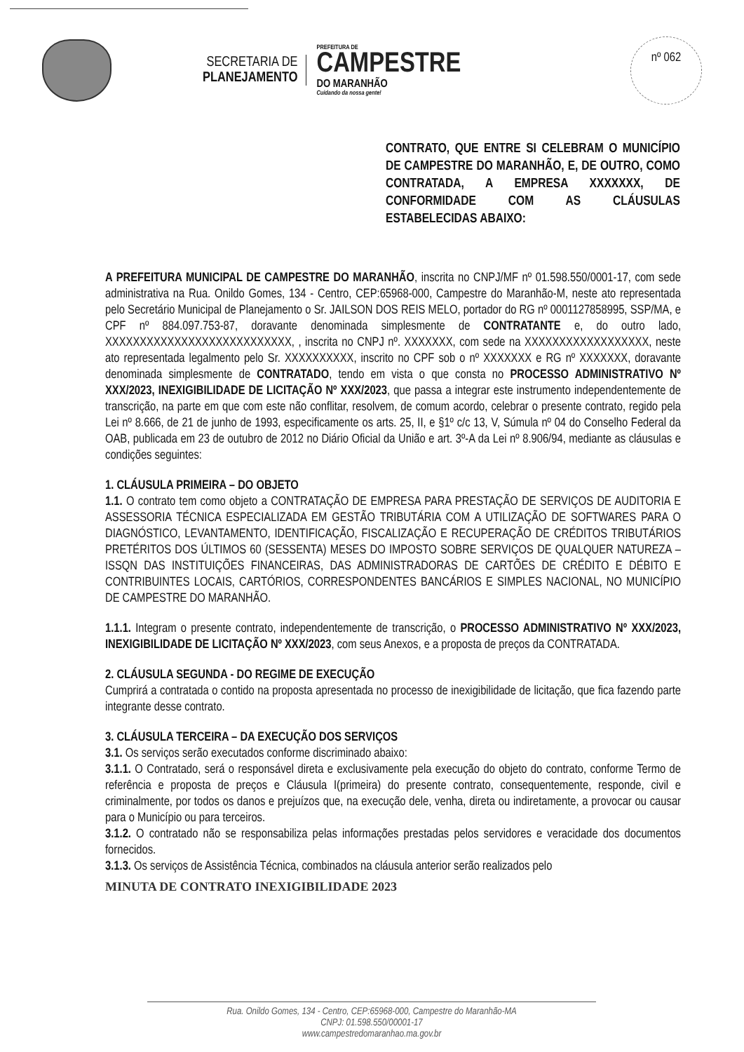SECRETARIA DE
PLANEJAMENTO
PREFEITURA DE
CAMPESTRE
DO MARANHÃO
Cuidando da nossa gente!
nº 062
CONTRATO, QUE ENTRE SI CELEBRAM O MUNICÍPIO DE CAMPESTRE DO MARANHÃO, E, DE OUTRO, COMO CONTRATADA, A EMPRESA XXXXXXX, DE CONFORMIDADE COM AS CLÁUSULAS ESTABELECIDAS ABAIXO:
A PREFEITURA MUNICIPAL DE CAMPESTRE DO MARANHÃO, inscrita no CNPJ/MF nº 01.598.550/0001-17, com sede administrativa na Rua. Onildo Gomes, 134 - Centro, CEP:65968-000, Campestre do Maranhão-M, neste ato representada pelo Secretário Municipal de Planejamento o Sr. JAILSON DOS REIS MELO, portador do RG nº 0001127858995, SSP/MA, e CPF nº 884.097.753-87, doravante denominada simplesmente de CONTRATANTE e, do outro lado, XXXXXXXXXXXXXXXXXXXXXXXXXXX, , inscrita no CNPJ nº. XXXXXXX, com sede na XXXXXXXXXXXXXXXXXX, neste ato representada legalmento pelo Sr. XXXXXXXXXX, inscrito no CPF sob o nº XXXXXXX e RG nº XXXXXXX, doravante denominada simplesmente de CONTRATADO, tendo em vista o que consta no PROCESSO ADMINISTRATIVO Nº XXX/2023, INEXIGIBILIDADE DE LICITAÇÃO Nº XXX/2023, que passa a integrar este instrumento independentemente de transcrição, na parte em que com este não conflitar, resolvem, de comum acordo, celebrar o presente contrato, regido pela Lei nº 8.666, de 21 de junho de 1993, especificamente os arts. 25, II, e §1º c/c 13, V, Súmula nº 04 do Conselho Federal da OAB, publicada em 23 de outubro de 2012 no Diário Oficial da União e art. 3º-A da Lei nº 8.906/94, mediante as cláusulas e condições seguintes:
1. CLÁUSULA PRIMEIRA – DO OBJETO
1.1. O contrato tem como objeto a CONTRATAÇÃO DE EMPRESA PARA PRESTAÇÃO DE SERVIÇOS DE AUDITORIA E ASSESSORIA TÉCNICA ESPECIALIZADA EM GESTÃO TRIBUTÁRIA COM A UTILIZAÇÃO DE SOFTWARES PARA O DIAGNÓSTICO, LEVANTAMENTO, IDENTIFICAÇÃO, FISCALIZAÇÃO E RECUPERAÇÃO DE CRÉDITOS TRIBUTÁRIOS PRETÉRITOS DOS ÚLTIMOS 60 (SESSENTA) MESES DO IMPOSTO SOBRE SERVIÇOS DE QUALQUER NATUREZA – ISSQN DAS INSTITUIÇÕES FINANCEIRAS, DAS ADMINISTRADORAS DE CARTÕES DE CRÉDITO E DÉBITO E CONTRIBUINTES LOCAIS, CARTÓRIOS, CORRESPONDENTES BANCÁRIOS E SIMPLES NACIONAL, NO MUNICÍPIO DE CAMPESTRE DO MARANHÃO.
1.1.1. Integram o presente contrato, independentemente de transcrição, o PROCESSO ADMINISTRATIVO Nº XXX/2023, INEXIGIBILIDADE DE LICITAÇÃO Nº XXX/2023, com seus Anexos, e a proposta de preços da CONTRATADA.
2. CLÁUSULA SEGUNDA - DO REGIME DE EXECUÇÃO
Cumprirá a contratada o contido na proposta apresentada no processo de inexigibilidade de licitação, que fica fazendo parte integrante desse contrato.
3. CLÁUSULA TERCEIRA – DA EXECUÇÃO DOS SERVIÇOS
3.1. Os serviços serão executados conforme discriminado abaixo:
3.1.1. O Contratado, será o responsável direta e exclusivamente pela execução do objeto do contrato, conforme Termo de referência e proposta de preços e Cláusula I(primeira) do presente contrato, consequentemente, responde, civil e criminalmente, por todos os danos e prejuízos que, na execução dele, venha, direta ou indiretamente, a provocar ou causar para o Município ou para terceiros.
3.1.2. O contratado não se responsabiliza pelas informações prestadas pelos servidores e veracidade dos documentos fornecidos.
3.1.3. Os serviços de Assistência Técnica, combinados na cláusula anterior serão realizados pelo
MINUTA DE CONTRATO INEXIGIBILIDADE 2023
Rua. Onildo Gomes, 134 - Centro, CEP:65968-000, Campestre do Maranhão-MA
CNPJ: 01.598.550/00001-17
www.campestredomaranhao.ma.gov.br